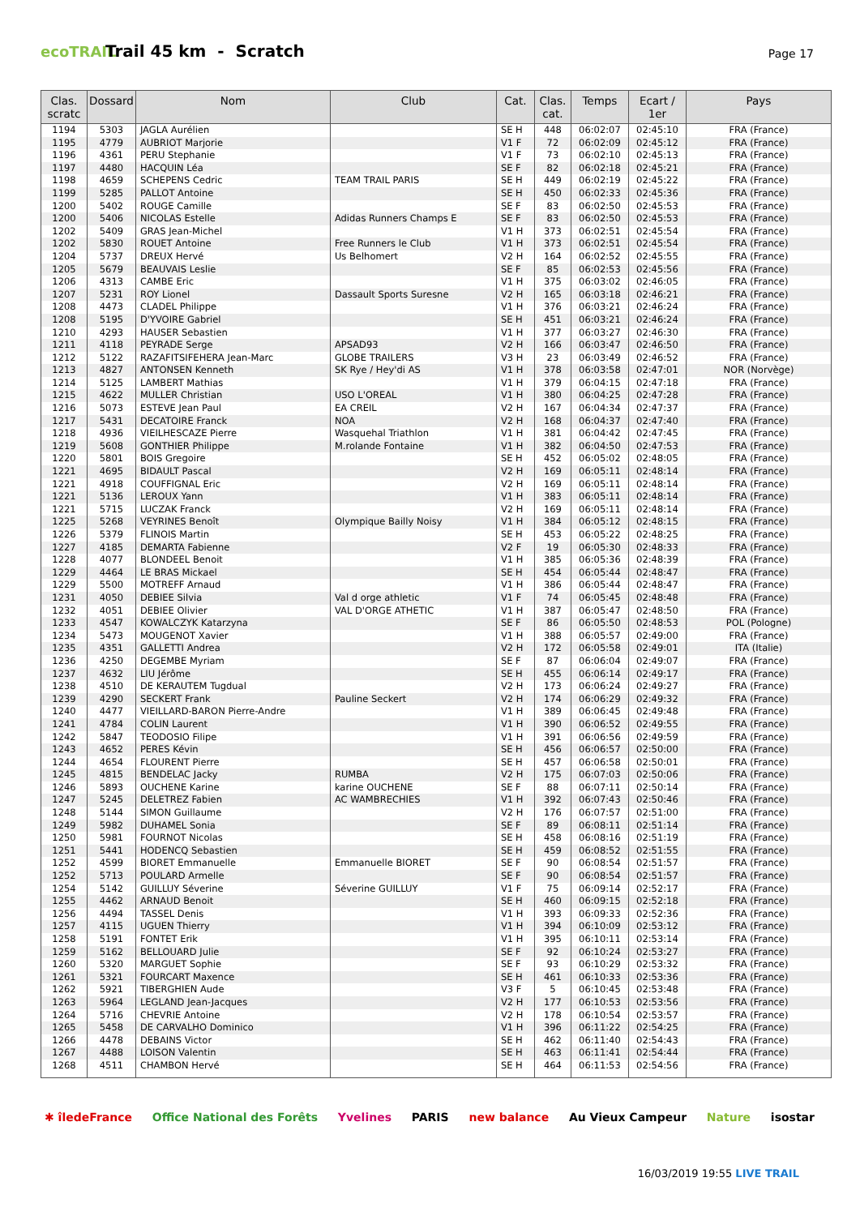ecoTRAIL
Trail 45 km - Scratch
Page 17
| Clas. scratc | Dossard | Nom | Club | Cat. | Clas. cat. | Temps | Ecart / 1er | Pays |
| --- | --- | --- | --- | --- | --- | --- | --- | --- |
| 1194 | 5303 | JAGLA Aurélien | | SE H | 448 | 06:02:07 | 02:45:10 | FRA (France) |
| 1195 | 4779 | AUBRIOT Marjorie | | V1 F | 72 | 06:02:09 | 02:45:12 | FRA (France) |
| 1196 | 4361 | PERU Stephanie | | V1 F | 73 | 06:02:10 | 02:45:13 | FRA (France) |
| 1197 | 4480 | HACQUIN Léa | | SE F | 82 | 06:02:18 | 02:45:21 | FRA (France) |
| 1198 | 4659 | SCHEPENS Cedric | TEAM TRAIL PARIS | SE H | 449 | 06:02:19 | 02:45:22 | FRA (France) |
| 1199 | 5285 | PALLOT Antoine | | SE H | 450 | 06:02:33 | 02:45:36 | FRA (France) |
| 1200 | 5402 | ROUGE Camille | | SE F | 83 | 06:02:50 | 02:45:53 | FRA (France) |
| 1200 | 5406 | NICOLAS Estelle | Adidas Runners Champs E | SE F | 83 | 06:02:50 | 02:45:53 | FRA (France) |
| 1202 | 5409 | GRAS Jean-Michel | | V1 H | 373 | 06:02:51 | 02:45:54 | FRA (France) |
| 1202 | 5830 | ROUET Antoine | Free Runners le Club | V1 H | 373 | 06:02:51 | 02:45:54 | FRA (France) |
| 1204 | 5737 | DREUX Hervé | Us Belhomert | V2 H | 164 | 06:02:52 | 02:45:55 | FRA (France) |
| 1205 | 5679 | BEAUVAIS Leslie | | SE F | 85 | 06:02:53 | 02:45:56 | FRA (France) |
| 1206 | 4313 | CAMBE Eric | | V1 H | 375 | 06:03:02 | 02:46:05 | FRA (France) |
| 1207 | 5231 | ROY Lionel | Dassault Sports Suresne | V2 H | 165 | 06:03:18 | 02:46:21 | FRA (France) |
| 1208 | 4473 | CLADEL Philippe | | V1 H | 376 | 06:03:21 | 02:46:24 | FRA (France) |
| 1208 | 5195 | D'YVOIRE Gabriel | | SE H | 451 | 06:03:21 | 02:46:24 | FRA (France) |
| 1210 | 4293 | HAUSER Sebastien | | V1 H | 377 | 06:03:27 | 02:46:30 | FRA (France) |
| 1211 | 4118 | PEYRADE Serge | APSAD93 | V2 H | 166 | 06:03:47 | 02:46:50 | FRA (France) |
| 1212 | 5122 | RAZAFITSIFEHERA Jean-Marc | GLOBE TRAILERS | V3 H | 23 | 06:03:49 | 02:46:52 | FRA (France) |
| 1213 | 4827 | ANTONSEN Kenneth | SK Rye / Hey'di AS | V1 H | 378 | 06:03:58 | 02:47:01 | NOR (Norvège) |
| 1214 | 5125 | LAMBERT Mathias | | V1 H | 379 | 06:04:15 | 02:47:18 | FRA (France) |
| 1215 | 4622 | MULLER Christian | USO L'OREAL | V1 H | 380 | 06:04:25 | 02:47:28 | FRA (France) |
| 1216 | 5073 | ESTEVE Jean Paul | EA CREIL | V2 H | 167 | 06:04:34 | 02:47:37 | FRA (France) |
| 1217 | 5431 | DECATOIRE Franck | NOA | V2 H | 168 | 06:04:37 | 02:47:40 | FRA (France) |
| 1218 | 4936 | VIEILHESCAZE Pierre | Wasquehal Triathlon | V1 H | 381 | 06:04:42 | 02:47:45 | FRA (France) |
| 1219 | 5608 | GONTHIER Philippe | M.rolande Fontaine | V1 H | 382 | 06:04:50 | 02:47:53 | FRA (France) |
| 1220 | 5801 | BOIS Gregoire | | SE H | 452 | 06:05:02 | 02:48:05 | FRA (France) |
| 1221 | 4695 | BIDAULT Pascal | | V2 H | 169 | 06:05:11 | 02:48:14 | FRA (France) |
| 1221 | 4918 | COUFFIGNAL Eric | | V2 H | 169 | 06:05:11 | 02:48:14 | FRA (France) |
| 1221 | 5136 | LEROUX Yann | | V1 H | 383 | 06:05:11 | 02:48:14 | FRA (France) |
| 1221 | 5715 | LUCZAK Franck | | V2 H | 169 | 06:05:11 | 02:48:14 | FRA (France) |
| 1225 | 5268 | VEYRINES Benoît | Olympique Bailly Noisy | V1 H | 384 | 06:05:12 | 02:48:15 | FRA (France) |
| 1226 | 5379 | FLINOIS Martin | | SE H | 453 | 06:05:22 | 02:48:25 | FRA (France) |
| 1227 | 4185 | DEMARTA Fabienne | | V2 F | 19 | 06:05:30 | 02:48:33 | FRA (France) |
| 1228 | 4077 | BLONDEEL Benoit | | V1 H | 385 | 06:05:36 | 02:48:39 | FRA (France) |
| 1229 | 4464 | LE BRAS Mickael | | SE H | 454 | 06:05:44 | 02:48:47 | FRA (France) |
| 1229 | 5500 | MOTREFF Arnaud | | V1 H | 386 | 06:05:44 | 02:48:47 | FRA (France) |
| 1231 | 4050 | DEBIEE Silvia | Val d orge athletic | V1 F | 74 | 06:05:45 | 02:48:48 | FRA (France) |
| 1232 | 4051 | DEBIEE Olivier | VAL D'ORGE ATHETIC | V1 H | 387 | 06:05:47 | 02:48:50 | FRA (France) |
| 1233 | 4547 | KOWALCZYK Katarzyna | | SE F | 86 | 06:05:50 | 02:48:53 | POL (Pologne) |
| 1234 | 5473 | MOUGENOT Xavier | | V1 H | 388 | 06:05:57 | 02:49:00 | FRA (France) |
| 1235 | 4351 | GALLETTI Andrea | | V2 H | 172 | 06:05:58 | 02:49:01 | ITA (Italie) |
| 1236 | 4250 | DEGEMBE Myriam | | SE F | 87 | 06:06:04 | 02:49:07 | FRA (France) |
| 1237 | 4632 | LIU Jérôme | | SE H | 455 | 06:06:14 | 02:49:17 | FRA (France) |
| 1238 | 4510 | DE KERAUTEM Tugdual | | V2 H | 173 | 06:06:24 | 02:49:27 | FRA (France) |
| 1239 | 4290 | SECKERT Frank | Pauline Seckert | V2 H | 174 | 06:06:29 | 02:49:32 | FRA (France) |
| 1240 | 4477 | VIEILLARD-BARON Pierre-Andre | | V1 H | 389 | 06:06:45 | 02:49:48 | FRA (France) |
| 1241 | 4784 | COLIN Laurent | | V1 H | 390 | 06:06:52 | 02:49:55 | FRA (France) |
| 1242 | 5847 | TEODOSIO Filipe | | V1 H | 391 | 06:06:56 | 02:49:59 | FRA (France) |
| 1243 | 4652 | PERES Kévin | | SE H | 456 | 06:06:57 | 02:50:00 | FRA (France) |
| 1244 | 4654 | FLOURENT Pierre | | SE H | 457 | 06:06:58 | 02:50:01 | FRA (France) |
| 1245 | 4815 | BENDELAC Jacky | RUMBA | V2 H | 175 | 06:07:03 | 02:50:06 | FRA (France) |
| 1246 | 5893 | OUCHENE Karine | karine OUCHENE | SE F | 88 | 06:07:11 | 02:50:14 | FRA (France) |
| 1247 | 5245 | DELETREZ Fabien | AC WAMBRECHIES | V1 H | 392 | 06:07:43 | 02:50:46 | FRA (France) |
| 1248 | 5144 | SIMON Guillaume | | V2 H | 176 | 06:07:57 | 02:51:00 | FRA (France) |
| 1249 | 5982 | DUHAMEL Sonia | | SE F | 89 | 06:08:11 | 02:51:14 | FRA (France) |
| 1250 | 5981 | FOURNOT Nicolas | | SE H | 458 | 06:08:16 | 02:51:19 | FRA (France) |
| 1251 | 5441 | HODENCQ Sebastien | | SE H | 459 | 06:08:52 | 02:51:55 | FRA (France) |
| 1252 | 4599 | BIORET Emmanuelle | Emmanuelle BIORET | SE F | 90 | 06:08:54 | 02:51:57 | FRA (France) |
| 1252 | 5713 | POULARD Armelle | | SE F | 90 | 06:08:54 | 02:51:57 | FRA (France) |
| 1254 | 5142 | GUILLUY Séverine | Séverine GUILLUY | V1 F | 75 | 06:09:14 | 02:52:17 | FRA (France) |
| 1255 | 4462 | ARNAUD Benoit | | SE H | 460 | 06:09:15 | 02:52:18 | FRA (France) |
| 1256 | 4494 | TASSEL Denis | | V1 H | 393 | 06:09:33 | 02:52:36 | FRA (France) |
| 1257 | 4115 | UGUEN Thierry | | V1 H | 394 | 06:10:09 | 02:53:12 | FRA (France) |
| 1258 | 5191 | FONTET Erik | | V1 H | 395 | 06:10:11 | 02:53:14 | FRA (France) |
| 1259 | 5162 | BELLOUARD Julie | | SE F | 92 | 06:10:24 | 02:53:27 | FRA (France) |
| 1260 | 5320 | MARGUET Sophie | | SE F | 93 | 06:10:29 | 02:53:32 | FRA (France) |
| 1261 | 5321 | FOURCART Maxence | | SE H | 461 | 06:10:33 | 02:53:36 | FRA (France) |
| 1262 | 5921 | TIBERGHIEN Aude | | V3 F | 5 | 06:10:45 | 02:53:48 | FRA (France) |
| 1263 | 5964 | LEGLAND Jean-Jacques | | V2 H | 177 | 06:10:53 | 02:53:56 | FRA (France) |
| 1264 | 5716 | CHEVRIE Antoine | | V2 H | 178 | 06:10:54 | 02:53:57 | FRA (France) |
| 1265 | 5458 | DE CARVALHO Dominico | | V1 H | 396 | 06:11:22 | 02:54:25 | FRA (France) |
| 1266 | 4478 | DEBAINS Victor | | SE H | 462 | 06:11:40 | 02:54:43 | FRA (France) |
| 1267 | 4488 | LOISON Valentin | | SE H | 463 | 06:11:41 | 02:54:44 | FRA (France) |
| 1268 | 4511 | CHAMBON Hervé | | SE H | 464 | 06:11:53 | 02:54:56 | FRA (France) |
✱ îledeFrance Office National des Forêts Yvelines PARIS new balance Au Vieux Campeur Nature isostar
16/03/2019 19:55 LIVE TRAIL